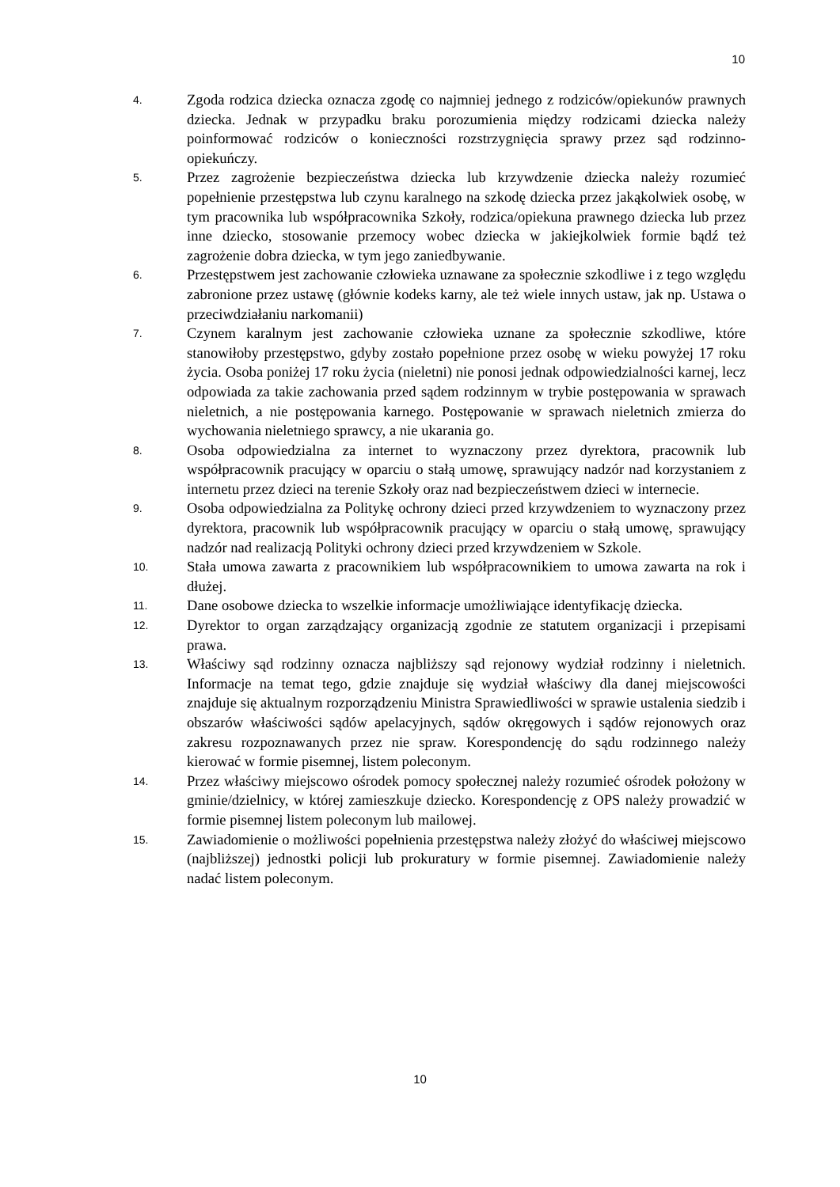10
4. Zgoda rodzica dziecka oznacza zgodę co najmniej jednego z rodziców/opiekunów prawnych dziecka. Jednak w przypadku braku porozumienia między rodzicami dziecka należy poinformować rodziców o konieczności rozstrzygnięcia sprawy przez sąd rodzinno-opiekuńczy.
5. Przez zagrożenie bezpieczeństwa dziecka lub krzywdzenie dziecka należy rozumieć popełnienie przestępstwa lub czynu karalnego na szkodę dziecka przez jakąkolwiek osobę, w tym pracownika lub współpracownika Szkoły, rodzica/opiekuna prawnego dziecka lub przez inne dziecko, stosowanie przemocy wobec dziecka w jakiejkolwiek formie bądź też zagrożenie dobra dziecka, w tym jego zaniedbywanie.
6. Przestępstwem jest zachowanie człowieka uznawane za społecznie szkodliwe i z tego względu zabronione przez ustawę (głównie kodeks karny, ale też wiele innych ustaw, jak np. Ustawa o przeciwdziałaniu narkomanii)
7. Czynem karalnym jest zachowanie człowieka uznane za społecznie szkodliwe, które stanowiłoby przestępstwo, gdyby zostało popełnione przez osobę w wieku powyżej 17 roku życia. Osoba poniżej 17 roku życia (nieletni) nie ponosi jednak odpowiedzialności karnej, lecz odpowiada za takie zachowania przed sądem rodzinnym w trybie postępowania w sprawach nieletnich, a nie postępowania karnego. Postępowanie w sprawach nieletnich zmierza do wychowania nieletniego sprawcy, a nie ukarania go.
8. Osoba odpowiedzialna za internet to wyznaczony przez dyrektora, pracownik lub współpracownik pracujący w oparciu o stałą umowę, sprawujący nadzór nad korzystaniem z internetu przez dzieci na terenie Szkoły oraz nad bezpieczeństwem dzieci w internecie.
9. Osoba odpowiedzialna za Politykę ochrony dzieci przed krzywdzeniem to wyznaczony przez dyrektora, pracownik lub współpracownik pracujący w oparciu o stałą umowę, sprawujący nadzór nad realizacją Polityki ochrony dzieci przed krzywdzeniem w Szkole.
10. Stała umowa zawarta z pracownikiem lub współpracownikiem to umowa zawarta na rok i dłużej.
11. Dane osobowe dziecka to wszelkie informacje umożliwiające identyfikację dziecka.
12. Dyrektor to organ zarządzający organizacją zgodnie ze statutem organizacji i przepisami prawa.
13. Właściwy sąd rodzinny oznacza najbliższy sąd rejonowy wydział rodzinny i nieletnich. Informacje na temat tego, gdzie znajduje się wydział właściwy dla danej miejscowości znajduje się aktualnym rozporządzeniu Ministra Sprawiedliwości w sprawie ustalenia siedzib i obszarów właściwości sądów apelacyjnych, sądów okręgowych i sądów rejonowych oraz zakresu rozpoznawanych przez nie spraw. Korespondencję do sądu rodzinnego należy kierować w formie pisemnej, listem poleconym.
14. Przez właściwy miejscowo ośrodek pomocy społecznej należy rozumieć ośrodek położony w gminie/dzielnicy, w której zamieszkuje dziecko. Korespondencję z OPS należy prowadzić w formie pisemnej listem poleconym lub mailowej.
15. Zawiadomienie o możliwości popełnienia przestępstwa należy złożyć do właściwej miejscowo (najbliższej) jednostki policji lub prokuratury w formie pisemnej. Zawiadomienie należy nadać listem poleconym.
10